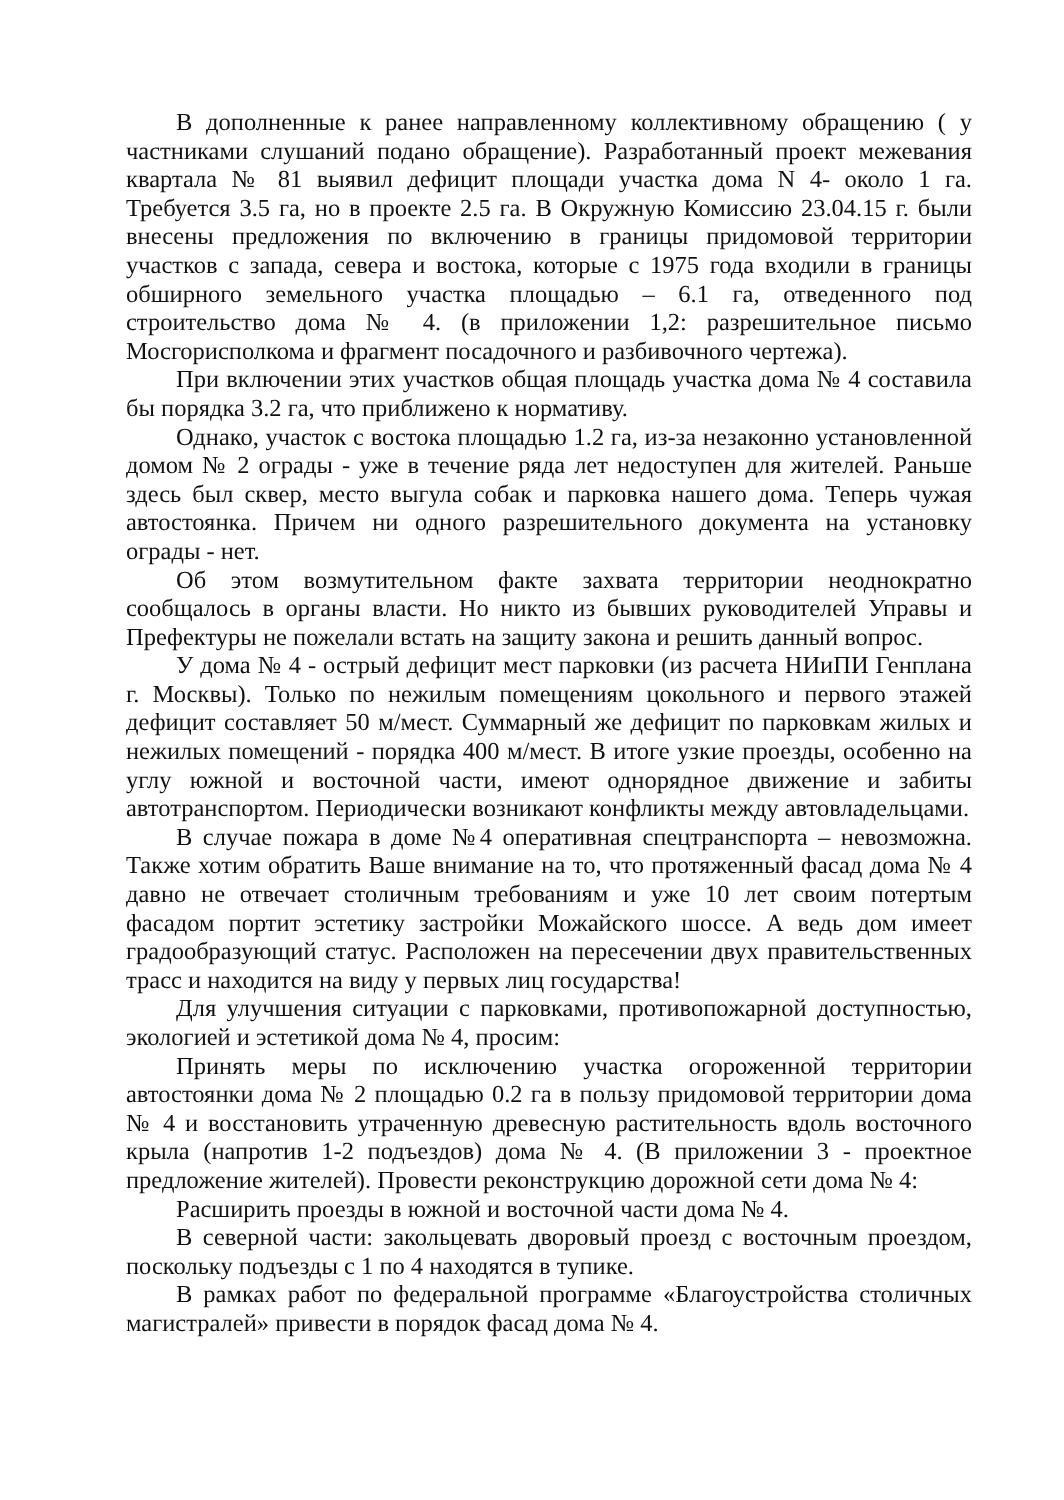В дополненные к ранее направленному коллективному обращению ( у частниками слушаний подано обращение). Разработанный проект межевания квартала № 81 выявил дефицит площади участка дома N 4- около 1 га. Требуется 3.5 га, но в проекте 2.5 га. В Окружную Комиссию 23.04.15 г. были внесены предложения по включению в границы придомовой территории участков с запада, севера и востока, которые с 1975 года входили в границы обширного земельного участка площадью – 6.1 га, отведенного под строительство дома № 4. (в приложении 1,2: разрешительное письмо Мосгорисполкома и фрагмент посадочного и разбивочного чертежа).
При включении этих участков общая площадь участка дома № 4 составила бы порядка 3.2 га, что приближено к нормативу.
Однако, участок с востока площадью 1.2 га, из-за незаконно установленной домом № 2 ограды - уже в течение ряда лет недоступен для жителей. Раньше здесь был сквер, место выгула собак и парковка нашего дома. Теперь чужая автостоянка. Причем ни одного разрешительного документа на установку ограды - нет.
Об этом возмутительном факте захвата территории неоднократно сообщалось в органы власти. Но никто из бывших руководителей Управы и Префектуры не пожелали встать на защиту закона и решить данный вопрос.
У дома № 4 - острый дефицит мест парковки (из расчета НИиПИ Генплана г. Москвы). Только по нежилым помещениям цокольного и первого этажей дефицит составляет 50 м/мест. Суммарный же дефицит по парковкам жилых и нежилых помещений - порядка 400 м/мест. В итоге узкие проезды, особенно на углу южной и восточной части, имеют однорядное движение и забиты автотранспортом. Периодически возникают конфликты между автовладельцами.
В случае пожара в доме №4 оперативная спецтранспорта – невозможна. Также хотим обратить Ваше внимание на то, что протяженный фасад дома № 4 давно не отвечает столичным требованиям и уже 10 лет своим потертым фасадом портит эстетику застройки Можайского шоссе. А ведь дом имеет градообразующий статус. Расположен на пересечении двух правительственных трасс и находится на виду у первых лиц государства!
Для улучшения ситуации с парковками, противопожарной доступностью, экологией и эстетикой дома № 4, просим:
Принять меры по исключению участка огороженной территории автостоянки дома № 2 площадью 0.2 га в пользу придомовой территории дома № 4 и восстановить утраченную древесную растительность вдоль восточного крыла (напротив 1-2 подъездов) дома № 4. (В приложении 3 - проектное предложение жителей). Провести реконструкцию дорожной сети дома № 4:
Расширить проезды в южной и восточной части дома № 4.
В северной части: закольцевать дворовый проезд с восточным проездом, поскольку подъезды с 1 по 4 находятся в тупике.
В рамках работ по федеральной программе «Благоустройства столичных магистралей» привести в порядок фасад дома № 4.